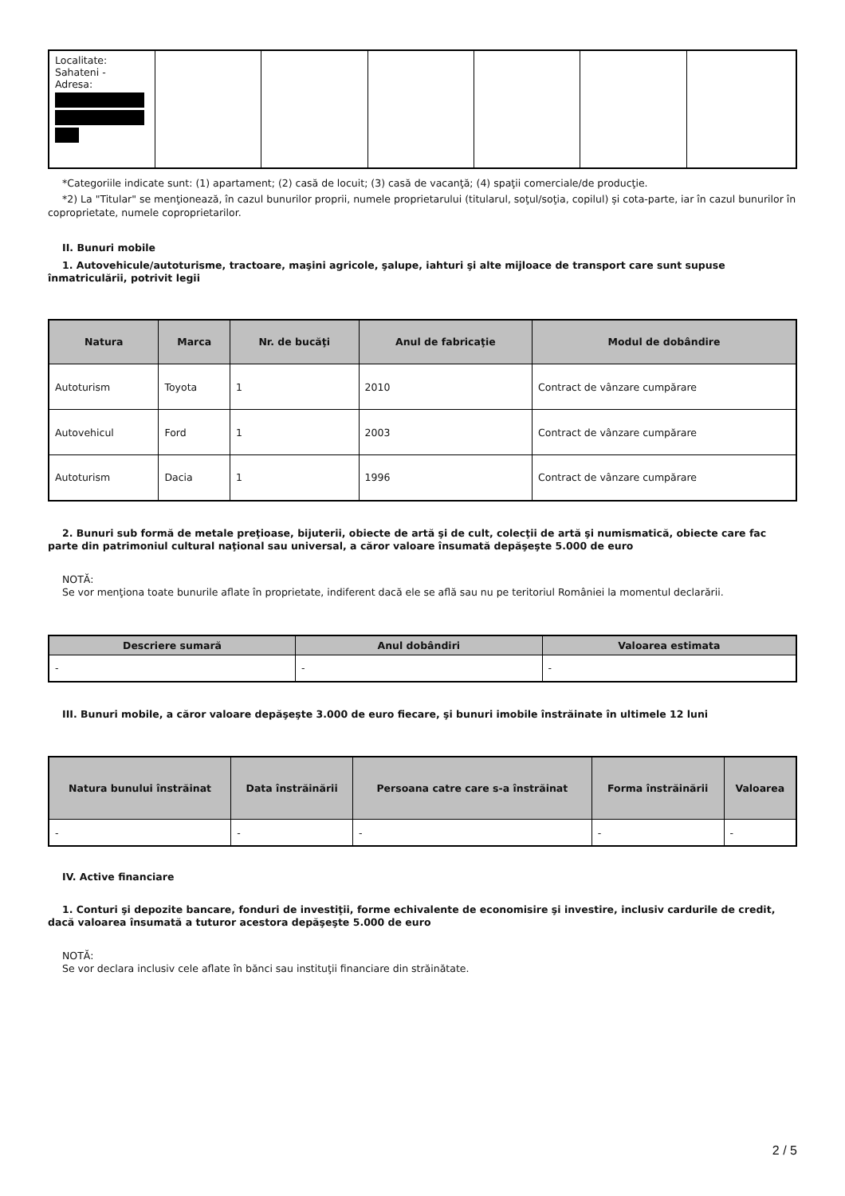| Localitate: Sahateni - Adresa: | | | | | | |
*Categoriile indicate sunt: (1) apartament; (2) casă de locuit; (3) casă de vacanţă; (4) spaţii comerciale/de producţie.
*2) La "Titular" se menţionează, în cazul bunurilor proprii, numele proprietarului (titularul, soţul/soţia, copilul) și cota-parte, iar în cazul bunurilor în coproprietate, numele coproprietarilor.
II. Bunuri mobile
1. Autovehicule/autoturisme, tractoare, maşini agricole, şalupe, iahturi şi alte mijloace de transport care sunt supuse înmatriculării, potrivit legii
| Natura | Marca | Nr. de bucăţi | Anul de fabricaţie | Modul de dobândire |
| --- | --- | --- | --- | --- |
| Autoturism | Toyota | 1 | 2010 | Contract de vânzare cumpărare |
| Autovehicul | Ford | 1 | 2003 | Contract de vânzare cumpărare |
| Autoturism | Dacia | 1 | 1996 | Contract de vânzare cumpărare |
2. Bunuri sub formă de metale preţioase, bijuterii, obiecte de artă şi de cult, colecţii de artă şi numismatică, obiecte care fac parte din patrimoniul cultural naţional sau universal, a căror valoare însumată depăşeşte 5.000 de euro
NOTĂ:
Se vor menţiona toate bunurile aflate în proprietate, indiferent dacă ele se află sau nu pe teritoriul României la momentul declarării.
| Descriere sumară | Anul dobândiri | Valoarea estimata |
| --- | --- | --- |
| - | - | - |
III. Bunuri mobile, a căror valoare depăşeşte 3.000 de euro fiecare, şi bunuri imobile înstrăinate în ultimele 12 luni
| Natura bunului înstrăinat | Data înstrăinării | Persoana catre care s-a înstrăinat | Forma înstrăinării | Valoarea |
| --- | --- | --- | --- | --- |
| - | - | - | - | - |
IV. Active financiare
1. Conturi şi depozite bancare, fonduri de investiţii, forme echivalente de economisire şi investire, inclusiv cardurile de credit, dacă valoarea însumată a tuturor acestora depăşeşte 5.000 de euro
NOTĂ:
Se vor declara inclusiv cele aflate în bănci sau instituţii financiare din străinătate.
2 / 5